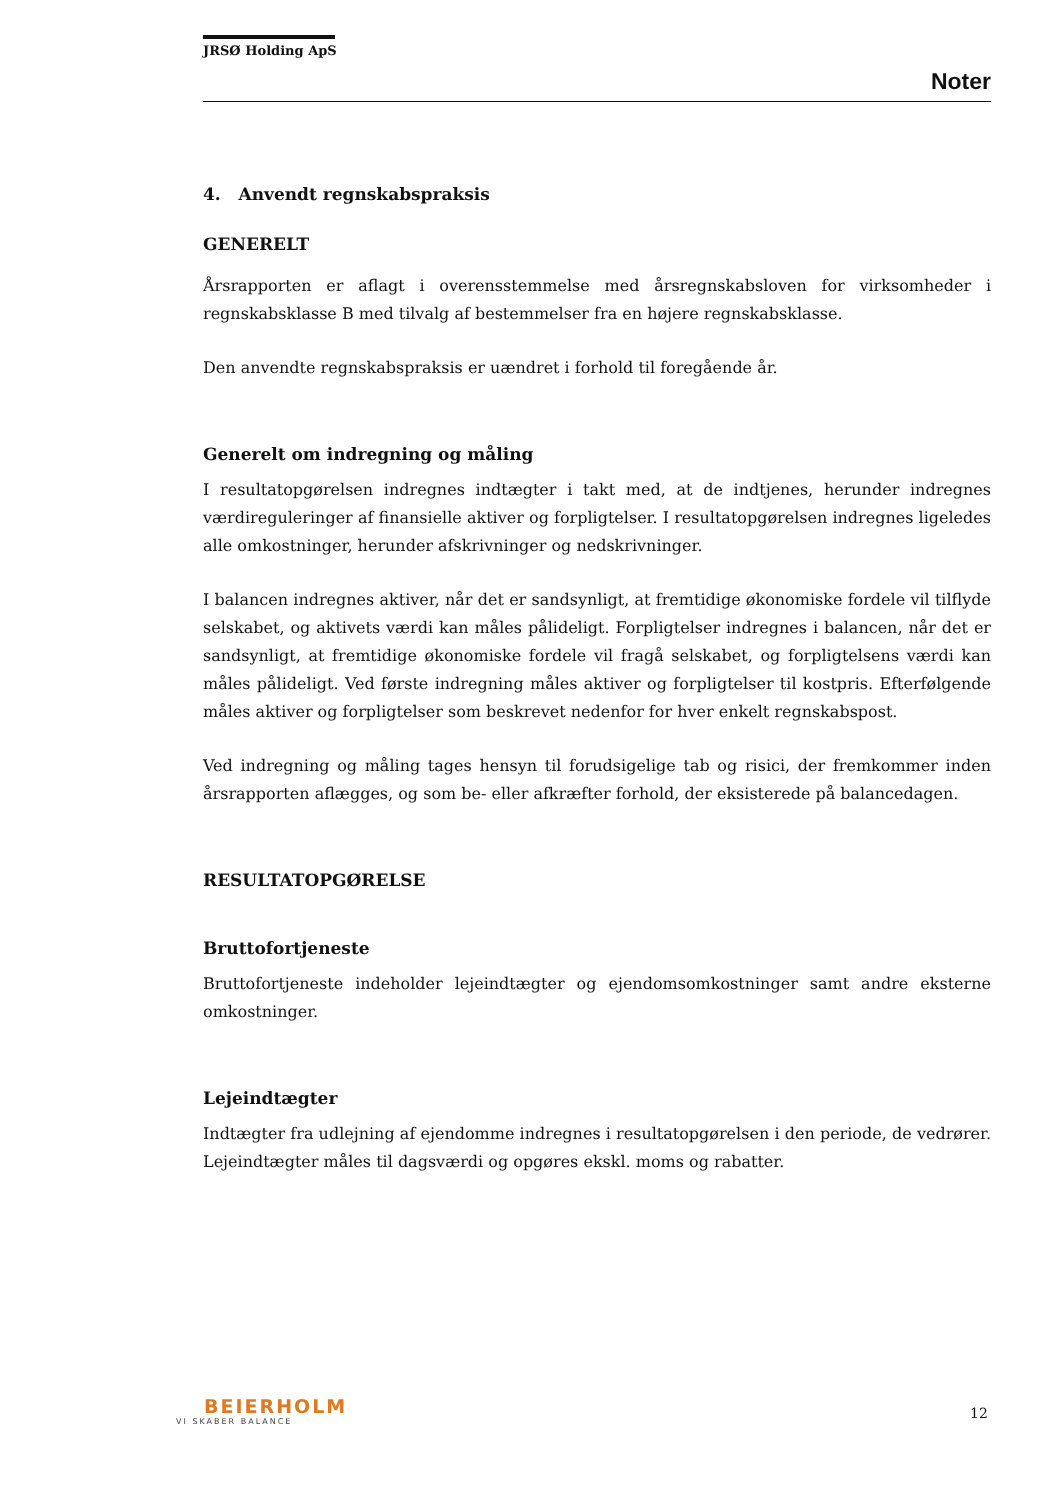JRSØ Holding ApS
Noter
4. Anvendt regnskabspraksis
GENERELT
Årsrapporten er aflagt i overensstemmelse med årsregnskabsloven for virksomheder i regnskabsklasse B med tilvalg af bestemmelser fra en højere regnskabsklasse.
Den anvendte regnskabspraksis er uændret i forhold til foregående år.
Generelt om indregning og måling
I resultatopgørelsen indregnes indtægter i takt med, at de indtjenes, herunder indregnes værdireguleringer af finansielle aktiver og forpligtelser. I resultatopgørelsen indregnes ligeledes alle omkostninger, herunder afskrivninger og nedskrivninger.
I balancen indregnes aktiver, når det er sandsynligt, at fremtidige økonomiske fordele vil tilflyde selskabet, og aktivets værdi kan måles pålideligt. Forpligtelser indregnes i balancen, når det er sandsynligt, at fremtidige økonomiske fordele vil fragå selskabet, og forpligtelsens værdi kan måles pålideligt. Ved første indregning måles aktiver og forpligtelser til kostpris. Efterfølgende måles aktiver og forpligtelser som beskrevet nedenfor for hver enkelt regnskabspost.
Ved indregning og måling tages hensyn til forudsigelige tab og risici, der fremkommer inden årsrapporten aflægges, og som be- eller afkræfter forhold, der eksisterede på balancedagen.
RESULTATOPGØRELSE
Bruttofortjeneste
Bruttofortjeneste indeholder lejeindtægter og ejendomsomkostninger samt andre eksterne omkostninger.
Lejeindtægter
Indtægter fra udlejning af ejendomme indregnes i resultatopgørelsen i den periode, de vedrører. Lejeindtægter måles til dagsværdi og opgøres ekskl. moms og rabatter.
BEIERHOLM
VI SKABER BALANCE
12